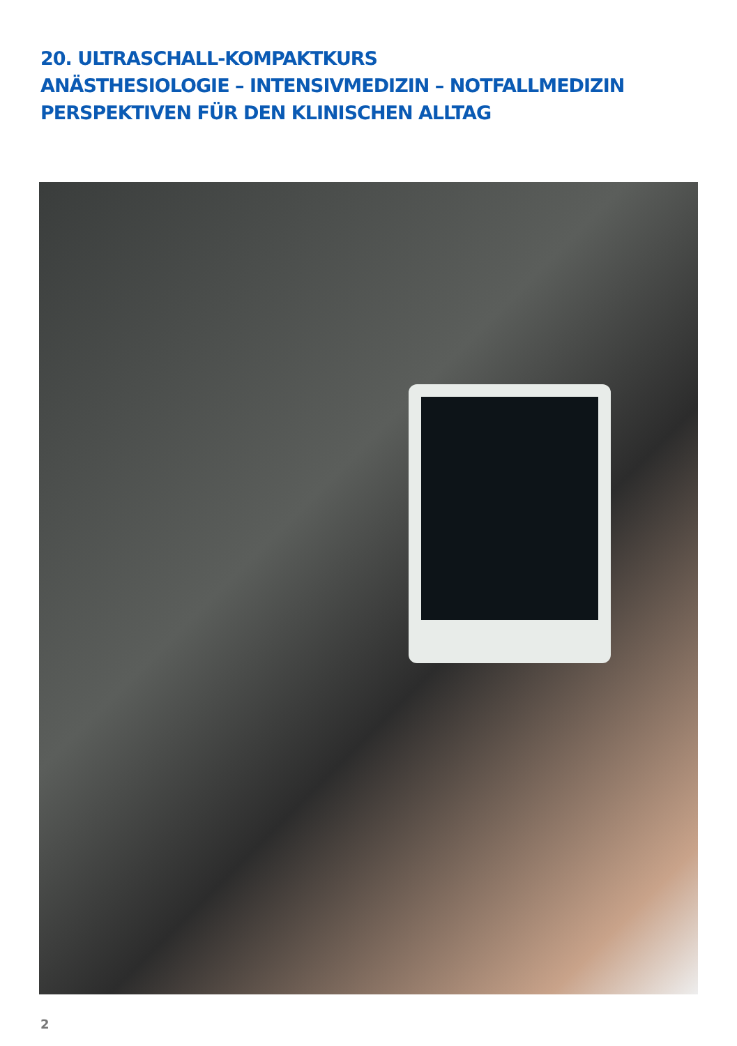20. ULTRASCHALL-KOMPAKTKURS
ANÄSTHESIOLOGIE – INTENSIVMEDIZIN – NOTFALLMEDIZIN
PERSPEKTIVEN FÜR DEN KLINISCHEN ALLTAG
2